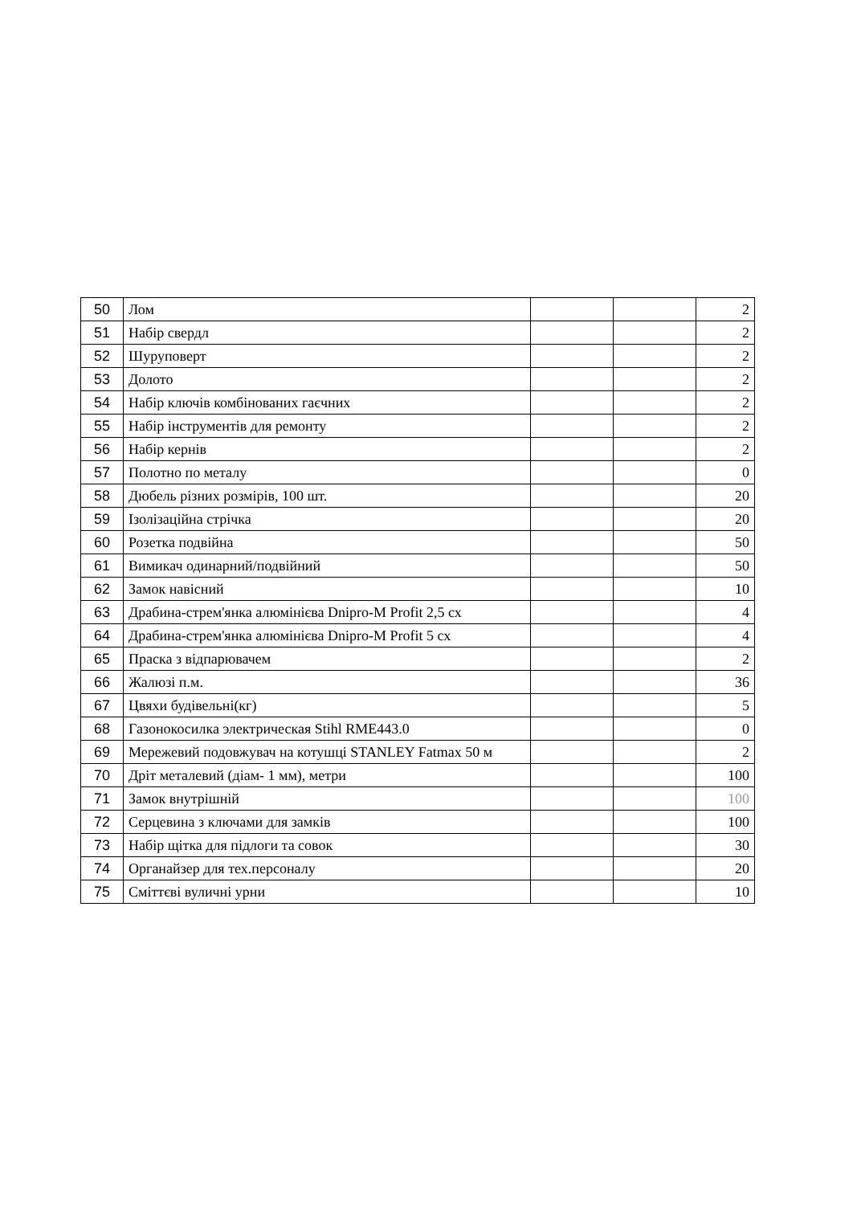| 50 | Лом | | | 2 |
| 51 | Набір свердл | | | 2 |
| 52 | Шуруповерт | | | 2 |
| 53 | Долото | | | 2 |
| 54 | Набір ключів комбінованих гаєчних | | | 2 |
| 55 | Набір інструментів для ремонту | | | 2 |
| 56 | Набір кернів | | | 2 |
| 57 | Полотно по металу | | | 0 |
| 58 | Дюбель різних розмірів, 100 шт. | | | 20 |
| 59 | Ізолізаційна стрічка | | | 20 |
| 60 | Розетка подвійна | | | 50 |
| 61 | Вимикач одинарний/подвійний | | | 50 |
| 62 | Замок навісний | | | 10 |
| 63 | Драбина-стрем'янка алюмінієва Dnipro-M Profit 2,5 сх | | | 4 |
| 64 | Драбина-стрем'янка алюмінієва Dnipro-M Profit 5 сх | | | 4 |
| 65 | Праска з відпарювачем | | | 2 |
| 66 | Жалюзі п.м. | | | 36 |
| 67 | Цвяхи будівельні(кг) | | | 5 |
| 68 | Газонокосилка электрическая Stihl RME443.0 | | | 0 |
| 69 | Мережевий подовжувач на котушці STANLEY Fatmax 50 м | | | 2 |
| 70 | Дріт металевий (діам- 1 мм), метри | | | 100 |
| 71 | Замок внутрішній | | | 100 |
| 72 | Серцевина з ключами для замків | | | 100 |
| 73 | Набір щітка для підлоги та совок | | | 30 |
| 74 | Органайзер для тех.персоналу | | | 20 |
| 75 | Сміттєві вуличні урни | | | 10 |